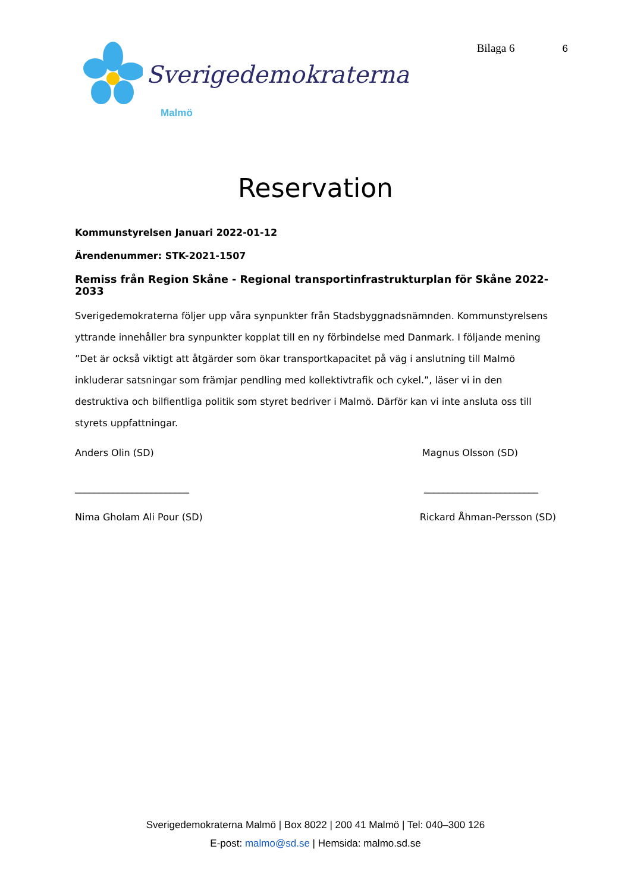Sverigedemokraterna
Malmö
Bilaga 6 6
Reservation
Kommunstyrelsen Januari 2022-01-12
Ärendenummer: STK-2021-1507
Remiss från Region Skåne - Regional transportinfrastrukturplan för Skåne 2022-2033
Sverigedemokraterna följer upp våra synpunkter från Stadsbyggnadsnämnden. Kommunstyrelsens yttrande innehåller bra synpunkter kopplat till en ny förbindelse med Danmark. I följande mening ”Det är också viktigt att åtgärder som ökar transportkapacitet på väg i anslutning till Malmö inkluderar satsningar som främjar pendling med kollektivtrafik och cykel.”, läser vi in den destruktiva och bilfientliga politik som styret bedriver i Malmö. Därför kan vi inte ansluta oss till styrets uppfattningar.
Anders Olin (SD) Magnus Olsson (SD)
________________________ ________________________
Nima Gholam Ali Pour (SD) Rickard Åhman-Persson (SD)
Sverigedemokraterna Malmö | Box 8022 | 200 41 Malmö | Tel: 040–300 126
E-post: malmo@sd.se | Hemsida: malmo.sd.se